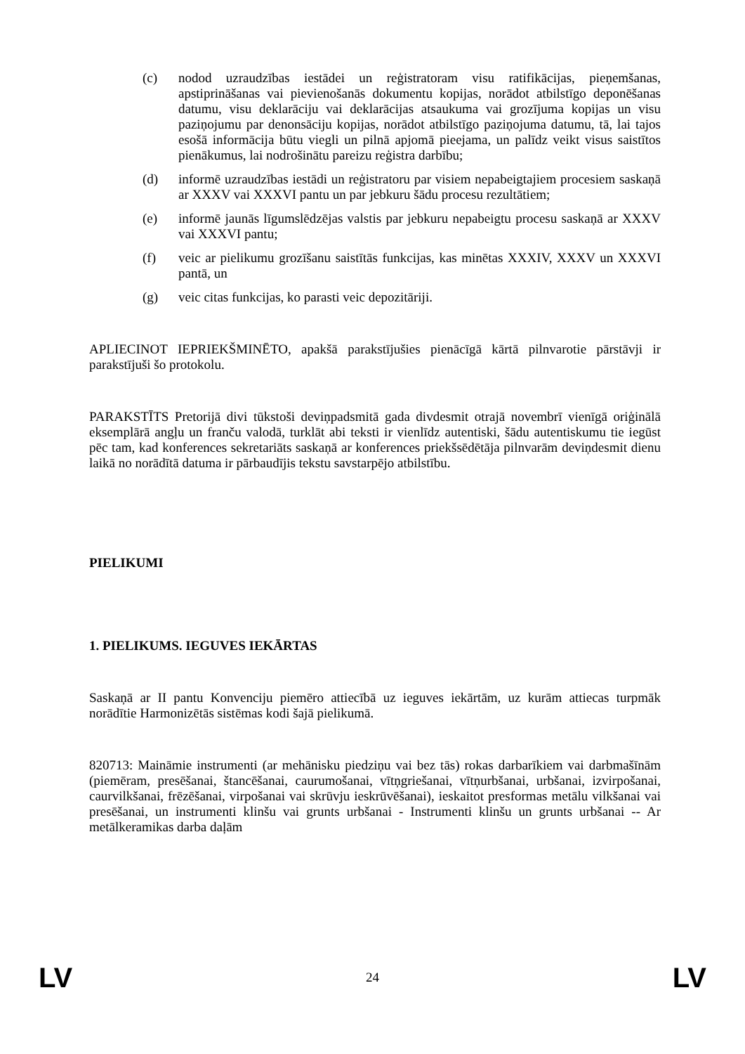(c) nodod uzraudzības iestādei un reģistratoram visu ratifikācijas, pieņemšanas, apstiprināšanas vai pievienošanās dokumentu kopijas, norādot atbilstīgo deponēšanas datumu, visu deklarāciju vai deklarācijas atsaukuma vai grozījuma kopijas un visu paziņojumu par denonsāciju kopijas, norādot atbilstīgo paziņojuma datumu, tā, lai tajos esošā informācija būtu viegli un pilnā apjomā pieejama, un palīdz veikt visus saistītos pienākumus, lai nodrošinātu pareizu reģistra darbību;
(d) informē uzraudzības iestādi un reģistratoru par visiem nepabeigtajiem procesiem saskaņā ar XXXV vai XXXVI pantu un par jebkuru šādu procesu rezultātiem;
(e) informē jaunās līgumslēdzējas valstis par jebkuru nepabeigtu procesu saskaņā ar XXXV vai XXXVI pantu;
(f) veic ar pielikumu grozīšanu saistītās funkcijas, kas minētas XXXIV, XXXV un XXXVI pantā, un
(g) veic citas funkcijas, ko parasti veic depozitāriji.
APLIECINOT IEPRIEKŠMINĒTO, apakšā parakstījušies pienācīgā kārtā pilnvarotie pārstāvji ir parakstījuši šo protokolu.
PARAKSTĪTS Pretorijā divi tūkstoši deviņpadsmitā gada divdesmit otrajā novembrī vienīgā oriģinālā eksemplārā angļu un franču valodā, turklāt abi teksti ir vienlīdz autentiski, šādu autentiskumu tie iegūst pēc tam, kad konferences sekretariāts saskaņā ar konferences priekšsēdētāja pilnvarām deviņdesmit dienu laikā no norādītā datuma ir pārbaudījis tekstu savstarpējo atbilstību.
PIELIKUMI
1. PIELIKUMS. IEGUVES IEKĀRTAS
Saskaņā ar II pantu Konvenciju piemēro attiecībā uz ieguves iekārtām, uz kurām attiecas turpmāk norādītie Harmonizētās sistēmas kodi šajā pielikumā.
820713: Maināmie instrumenti (ar mehānisku piedziņu vai bez tās) rokas darbarīkiem vai darbmašīnām (piemēram, presēšanai, štancēšanai, caurumošanai, vītņgriešanai, vītņurbšanai, urbšanai, izvirpošanai, caurvilkšanai, frēzēšanai, virpošanai vai skrūvju ieskrūvēšanai), ieskaitot presformas metālu vilkšanai vai presēšanai, un instrumenti klinšu vai grunts urbšanai - Instrumenti klinšu un grunts urbšanai -- Ar metālkeramikas darba daļām
LV 24 LV